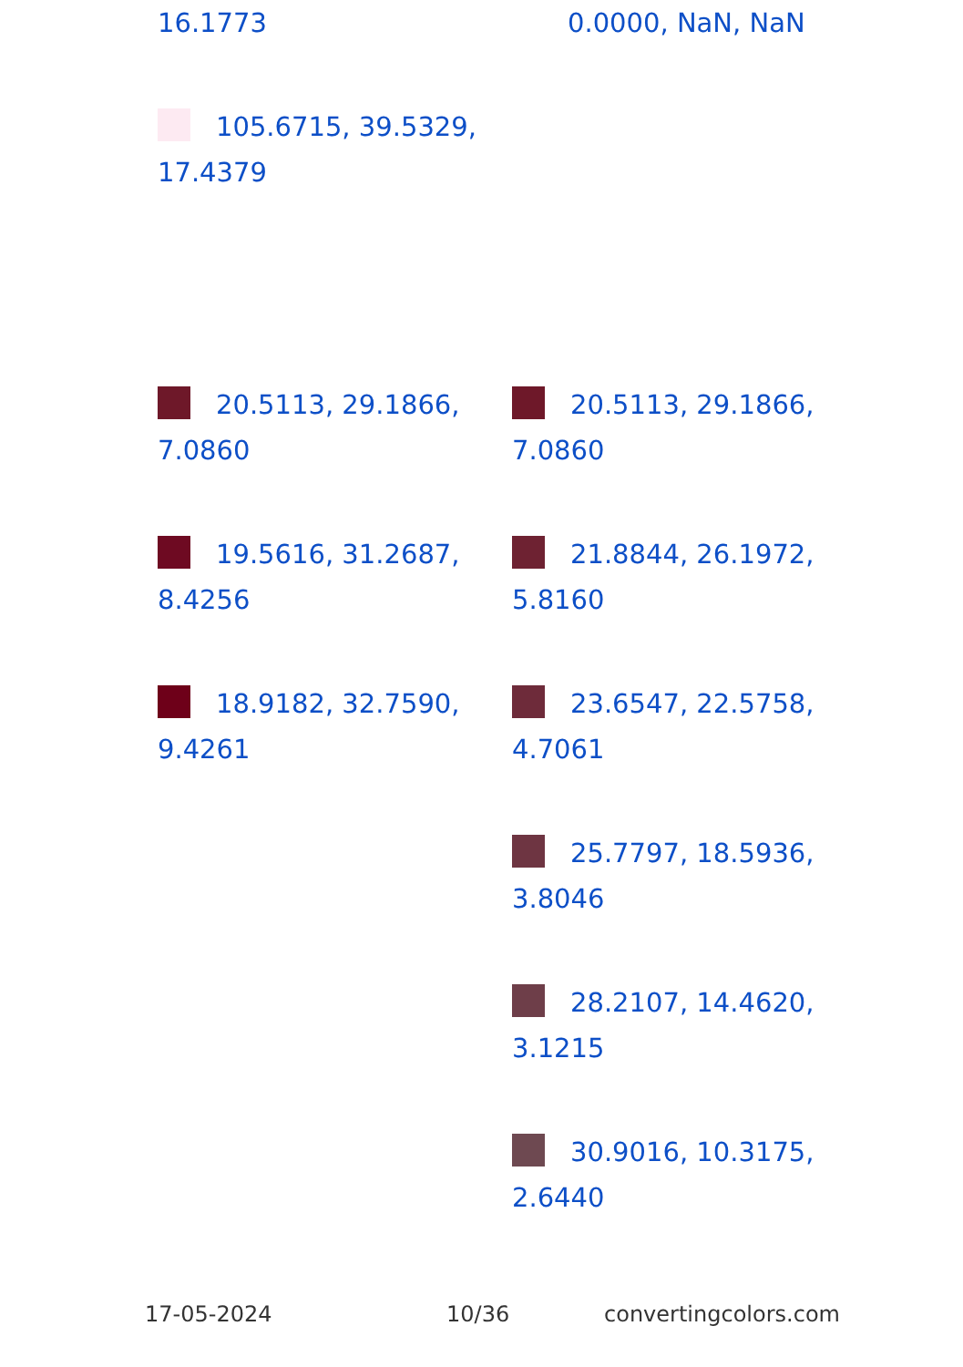16.1773 0.0000, NaN, NaN
105.6715, 39.5329, 17.4379
20.5113, 29.1866, 7.0860
20.5113, 29.1866, 7.0860
19.5616, 31.2687, 8.4256
21.8844, 26.1972, 5.8160
18.9182, 32.7590, 9.4261
23.6547, 22.5758, 4.7061
25.7797, 18.5936, 3.8046
28.2107, 14.4620, 3.1215
30.9016, 10.3175, 2.6440
17-05-2024 10/36 convertingcolors.com